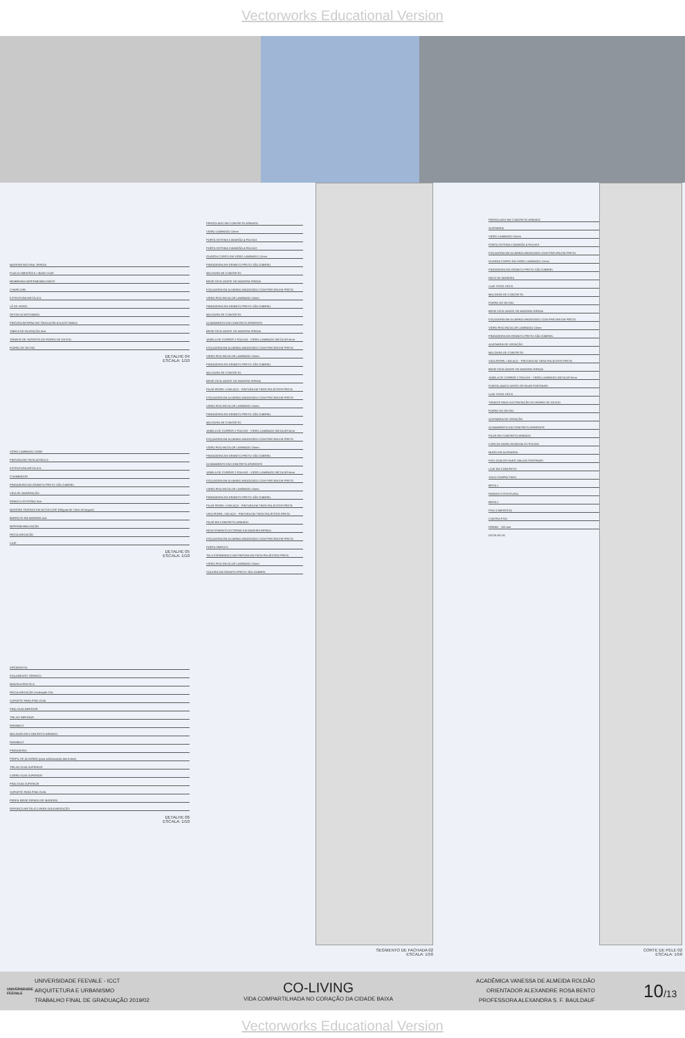Vectorworks Educational Version
MADEIRA NATURAL RIPADA
PLACA CIMENTÍCIA + BASE COAT
MEMBRANA IMPERMEABILIZANTE
CHAPA OSB
ESTRUTURA METÁLICA
LÃ DE VIDRO
GESSO ACARTONADO
PINTURA INTERNA EM TINTA ACRÍLICA ACETINADA
TABICA DE DILATAÇÃO 3cm
TIRANTE DE SUPORTE DO FORRO DE GESSO
FORRO DE GESSO
DETALHE 04
ESCALA: 1/10
VIDRO LAMINADO 12MM
PINTURA EM TINTA ACRÍLICA
ESTRUTURA METÁLICA
CHUMBADOR
PINGADEIRA EM GRANITO PRETO SÃO GABRIEL
VIGA DE AMARRAÇÃO
REBOCO EXTERNO 3cm
MADEIRA TRATADA EM AUTOCLAVE (Réguas de 13cm de largura)
BARROTE EM MADEIRA 3x3
IMPERMEABILIZAÇÃO
REGULARIZAÇÃO
LAJE
DETALHE 05
ESCALA: 1/10
ARGAMASSA
ISOLAMENTO TÉRMICO
MANTA ASFÁLTICA
REGULARIZAÇÃO (inclinação 1%)
SUPORTE PARA PINO GUIA
PINO GUIA INFERIOR
TRILHO INFERIOR
PARABOLT
MOLDURA EM CONCRETO ARMADO
PARABOLT
PINGADEIRA
PERFIL DE ALUMÍNIO (para solidarização dos brises)
TRILHO GUIA SUPERIOR
CARRO GUIA SUPERIOR
PINO GUIA SUPERIOR
SUPORTE PARA PINO GUIA
PERFIL BRISE RIPADO DE MADEIRA
REFORÇO METÁLICO PARA SOLIDARIZAÇÃO
DETALHE 06
ESCALA: 1/10
PERGOLADO EM CONCRETO ARMADO
VIDRO LAMINADO 10mm
PORTA SISTEMA CAMARÃO 4 FOLHAS
PORTA SISTEMA CAMARÃO 4 FOLHAS
GUARDA CORPO EM VIDRO LAMINADO 12mm
PINGADEIRA EM GRANITO PRETO SÃO GABRIEL
MOLDURA DE CONCRETO
BRISE DESLIZANTE DE MADEIRA RIPADA
ESQUADRIA EM ALUMINIO ANODIZADO COM PINTURA EM PRETO
VIDRO FIXO INCOLOR LAMINADO 10mm
PINGADEIRA EM GRANITO PRETO SÃO GABRIEL
MOLDURA DE CONCRETO
ACABAMENTO EM CONCRETO APARENTE
BRISE DESLIZANTE DE MADEIRA RIPADA
JANELA DE CORRER 2 FOLHAS - VIDRO LAMINADO INCOLOR 6mm
ESQUADRIA EM ALUMINIO ANODIZADO COM PINTURA EM PRETO
VIDRO FIXO INCOLOR LAMINADO 10mm
PINGADEIRA EM GRANITO PRETO SÃO GABRIEL
MOLDURA DE CONCRETO
BRISE DESLIZANTE DE MADEIRA RIPADA
PILAR PERFIL H EM AÇO - PINTURA EM TINTA POLIÉSTER PRETA
ESQUADRIA EM ALUMINIO ANODIZADO COM PINTURA EM PRETO
VIDRO FIXO INCOLOR LAMINADO 10mm
PINGADEIRA EM GRANITO PRETO SÃO GABRIEL
MOLDURA DE CONCRETO
JANELA DE CORRER 2 FOLHAS - VIDRO LAMINADO INCOLOR 6mm
ESQUADRIA EM ALUMINIO ANODIZADO COM PINTURA EM PRETO
VIDRO FIXO INCOLOR LAMINADO 10mm
PINGADEIRA EM GRANITO PRETO SÃO GABRIEL
ACABAMENTO EM CONCRETO APARENTE
JANELA DE CORRER 2 FOLHAS - VIDRO LAMINADO INCOLOR 6mm
ESQUADRIA EM ALUMINIO ANODIZADO COM PINTURA EM PRETO
VIDRO FIXO INCOLOR LAMINADO 10mm
PINGADEIRA EM GRANITO PRETO SÃO GABRIEL
PILAR PERFIL H EM AÇO - PINTURA EM TINTA POLIÉSTER PRETA
VIGA PERFIL I EM AÇO - PINTURA EM TINTA POLIÉSTER PRETA
PILAR EM CONCRETO ARMADO
REVESTIMENTO EXTERNO EM MADEIRA RIPADA
ESQUADRIA EM ALUMINIO ANODIZADO COM PINTURA EM PRETO
PORTA SIMPLES
TELA EXPANDIDA COM PINTURA EM TINTA POLIÉSTER PRETA
VIDRO FIXO INCOLOR LAMINADO 10mm
SOLEIRA EM GRANITO PRETO SÃO GABRIEL
SEGMENTO DE FACHADA 02
ESCALA: 1/50
PERGOLADO EM CONCRETO ARMADO
ALVENARIA
VIDRO LAMINADO 10mm
PORTA SISTEMA CAMARÃO 4 FOLHAS
ESQUADRIA EM ALUMINIO ANODIZADO COM PINTURA EM PRETO
GUARDA CORPO EM VIDRO LAMINADO 12mm
PINGADEIRA EM GRANITO PRETO SÃO GABRIEL
DECK DE MADEIRA
LAJE STEEL DECK
MOLDURA DE CONCRETO
FORRO DE GESSO
BRISE DESLIZANTE DE MADEIRA RIPADA
ESQUADRIA EM ALUMINIO ANODIZADO COM PINTURA EM PRETO
VIDRO FIXO INCOLOR LAMINADO 10mm
PINGADEIRA EM GRANITO PRETO SÃO GABRIEL
ALVENARIA DE VEDAÇÃO
MOLDURA DE CONCRETO
VIGA PERFIL I EM AÇO - PINTURA EM TINTA POLIÉSTER PRETA
BRISE DESLIZANTE DE MADEIRA RIPADA
JANELA DE CORRER 2 FOLHAS - VIDRO LAMINADO INCOLOR 6mm
PORCELANATO WHITE GR 80x80 PORTINARI
LAJE STEEL DECK
TIRANTE PARA SUSTENTAÇÃO DO FORRO DE GESSO
FORRO DE GESSO
ALVENARIA DE VEDAÇÃO
ACABAMENTO EM CONCRETO APARENTE
PILAR EM CONCRETO ARMADO
CAPA DE MURO EM BASALTO POLIDO
MURO EM ALVENARIA
PISO DOM GR HARD 100x100 PORTINARI
LAJE EM CONCRETO
SOLO COMPACTADO
BRITA 1
PAREDE ESTRUTURAL
BRITA 2
PISO CIMENTÍCIO
CONTRA PISO
DRENO - 100 mm
DETALHE 05
CORTE DE PELE 02
ESCALA: 1/50
UNIVERSIDADE FEEVALE
UNIVERSIDADE FEEVALE - ICCT
ARQUITETURA E URBANISMO
TRABALHO FINAL DE GRADUAÇÃO 2019/02
CO-LIVING
VIDA COMPARTILHADA NO CORAÇÃO DA CIDADE BAIXA
ACADÊMICA VANESSA DE ALMEIDA ROLDÃO
ORIENTADOR ALEXANDRE ROSA BENTO
PROFESSORA ALEXANDRA S. F. BAULDAUF
10/13
Vectorworks Educational Version